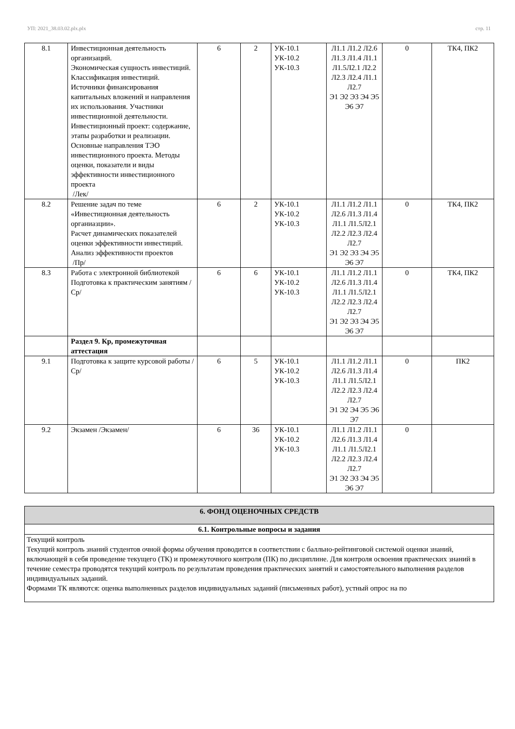УП: 2021_38.03.02.plx.plx стр. 11
| 8.1 | Инвестиционная деятельность организаций. Экономическая сущность инвестиций. Классификация инвестиций. Источники финансирования капитальных вложений и направления их использования. Участники инвестиционной деятельности. Инвестиционный проект: содержание, этапы разработки и реализации. Основные направления ТЭО инвестиционного проекта. Методы оценки, показатели и виды эффективности инвестиционного проекта /Лек/ | 6 | 2 | УК-10.1 УК-10.2 УК-10.3 | Л1.1 Л1.2 Л2.6 Л1.3 Л1.4 Л1.1 Л1.5Л2.1 Л2.2 Л2.3 Л2.4 Л1.1 Л2.7 Э1 Э2 Э3 Э4 Э5 Э6 Э7 | 0 | ТК4, ПК2 |
| 8.2 | Решение задач по теме «Инвестиционная деятельность органиазции». Расчет динамических показателей оценки эффективности инвестиций. Анализ эффективности проектов /Пр/ | 6 | 2 | УК-10.1 УК-10.2 УК-10.3 | Л1.1 Л1.2 Л1.1 Л2.6 Л1.3 Л1.4 Л1.1 Л1.5Л2.1 Л2.2 Л2.3 Л2.4 Л2.7 Э1 Э2 Э3 Э4 Э5 Э6 Э7 | 0 | ТК4, ПК2 |
| 8.3 | Работа с электронной библиотекой Подготовка к практическим занятиям /Ср/ | 6 | 6 | УК-10.1 УК-10.2 УК-10.3 | Л1.1 Л1.2 Л1.1 Л2.6 Л1.3 Л1.4 Л1.1 Л1.5Л2.1 Л2.2 Л2.3 Л2.4 Л2.7 Э1 Э2 Э3 Э4 Э5 Э6 Э7 | 0 | ТК4, ПК2 |
| | Раздел 9. Кр, промежуточная аттестация | | | | | | |
| 9.1 | Подготовка к защите курсовой работы /Ср/ | 6 | 5 | УК-10.1 УК-10.2 УК-10.3 | Л1.1 Л1.2 Л1.1 Л2.6 Л1.3 Л1.4 Л1.1 Л1.5Л2.1 Л2.2 Л2.3 Л2.4 Л2.7 Э1 Э2 Э4 Э5 Э6 Э7 | 0 | ПК2 |
| 9.2 | Экзамен /Экзамен/ | 6 | 36 | УК-10.1 УК-10.2 УК-10.3 | Л1.1 Л1.2 Л1.1 Л2.6 Л1.3 Л1.4 Л1.1 Л1.5Л2.1 Л2.2 Л2.3 Л2.4 Л2.7 Э1 Э2 Э3 Э4 Э5 Э6 Э7 | 0 | |
| 6. ФОНД ОЦЕНОЧНЫХ СРЕДСТВ |
| 6.1. Контрольные вопросы и задания |
| Текущий контроль Текущий контроль знаний студентов очной формы обучения проводится в соответствии с балльно-рейтинговой системой оценки знаний, включающей в себя проведение текущего (ТК) и промежуточного контроля (ПК) по дисциплине. Для контроля освоения практических знаний в течение семестра проводятся текущий контроль по результатам проведения практических занятий и самостоятельного выполнения разделов индивидуальных заданий. Формами ТК являются: оценка выполненных разделов индивидуальных заданий (письменных работ), устный опрос на по |